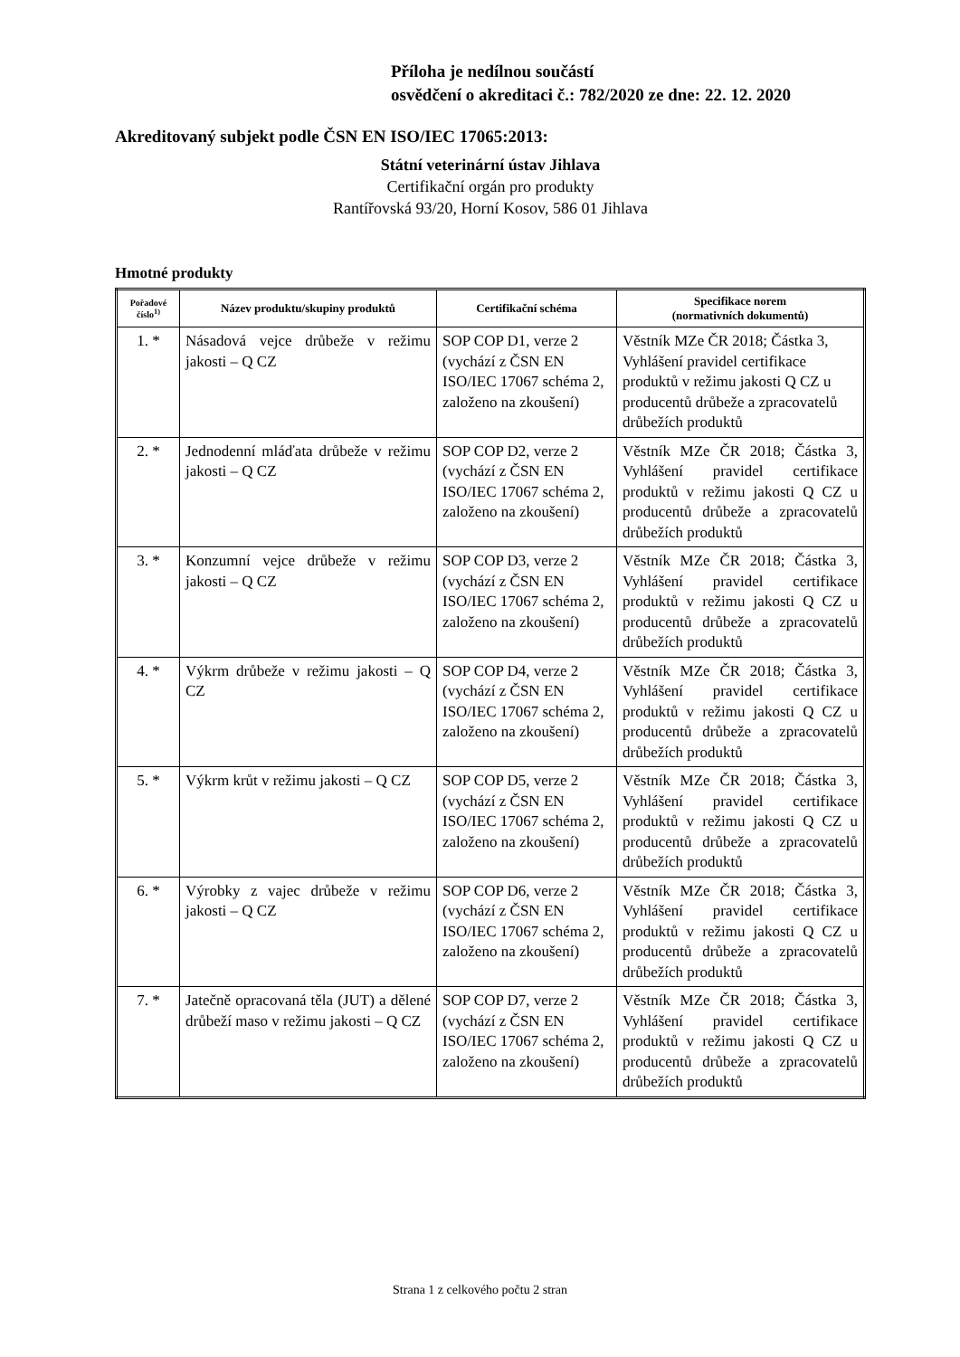Příloha je nedílnou součástí
osvědčení o akreditaci č.: 782/2020 ze dne: 22. 12. 2020
Akreditovaný subjekt podle ČSN EN ISO/IEC 17065:2013:
Státní veterinární ústav Jihlava
Certifikační orgán pro produkty
Rantířovská 93/20, Horní Kosov, 586 01 Jihlava
Hmotné produkty
| Pořadové číslo<sup>1)</sup> | Název produktu/skupiny produktů | Certifikační schéma | Specifikace norem (normativních dokumentů) |
| --- | --- | --- | --- |
| 1. * | Násadová vejce drůbeže v režimu jakosti – Q CZ | SOP COP D1, verze 2 (vychází z ČSN EN ISO/IEC 17067 schéma 2, založeno na zkoušení) | Věstník MZe ČR 2018; Částka 3, Vyhlášení pravidel certifikace produktů v režimu jakosti Q CZ u producentů drůbeže a zpracovatelů drůbežích produktů |
| 2. * | Jednodenní mláďata drůbeže v režimu jakosti – Q CZ | SOP COP D2, verze 2 (vychází z ČSN EN ISO/IEC 17067 schéma 2, založeno na zkoušení) | Věstník MZe ČR 2018; Částka 3, Vyhlášení pravidel certifikace produktů v režimu jakosti Q CZ u producentů drůbeže a zpracovatelů drůbežích produktů |
| 3. * | Konzumní vejce drůbeže v režimu jakosti – Q CZ | SOP COP D3, verze 2 (vychází z ČSN EN ISO/IEC 17067 schéma 2, založeno na zkoušení) | Věstník MZe ČR 2018; Částka 3, Vyhlášení pravidel certifikace produktů v režimu jakosti Q CZ u producentů drůbeže a zpracovatelů drůbežích produktů |
| 4. * | Výkrm drůbeže v režimu jakosti – Q CZ | SOP COP D4, verze 2 (vychází z ČSN EN ISO/IEC 17067 schéma 2, založeno na zkoušení) | Věstník MZe ČR 2018; Částka 3, Vyhlášení pravidel certifikace produktů v režimu jakosti Q CZ u producentů drůbeže a zpracovatelů drůbežích produktů |
| 5. * | Výkrm krůt v režimu jakosti – Q CZ | SOP COP D5, verze 2 (vychází z ČSN EN ISO/IEC 17067 schéma 2, založeno na zkoušení) | Věstník MZe ČR 2018; Částka 3, Vyhlášení pravidel certifikace produktů v režimu jakosti Q CZ u producentů drůbeže a zpracovatelů drůbežích produktů |
| 6. * | Výrobky z vajec drůbeže v režimu jakosti – Q CZ | SOP COP D6, verze 2 (vychází z ČSN EN ISO/IEC 17067 schéma 2, založeno na zkoušení) | Věstník MZe ČR 2018; Částka 3, Vyhlášení pravidel certifikace produktů v režimu jakosti Q CZ u producentů drůbeže a zpracovatelů drůbežích produktů |
| 7. * | Jatečně opracovaná těla (JUT) a dělené drůbeží maso v režimu jakosti – Q CZ | SOP COP D7, verze 2 (vychází z ČSN EN ISO/IEC 17067 schéma 2, založeno na zkoušení) | Věstník MZe ČR 2018; Částka 3, Vyhlášení pravidel certifikace produktů v režimu jakosti Q CZ u producentů drůbeže a zpracovatelů drůbežích produktů |
Strana 1 z celkového počtu 2 stran